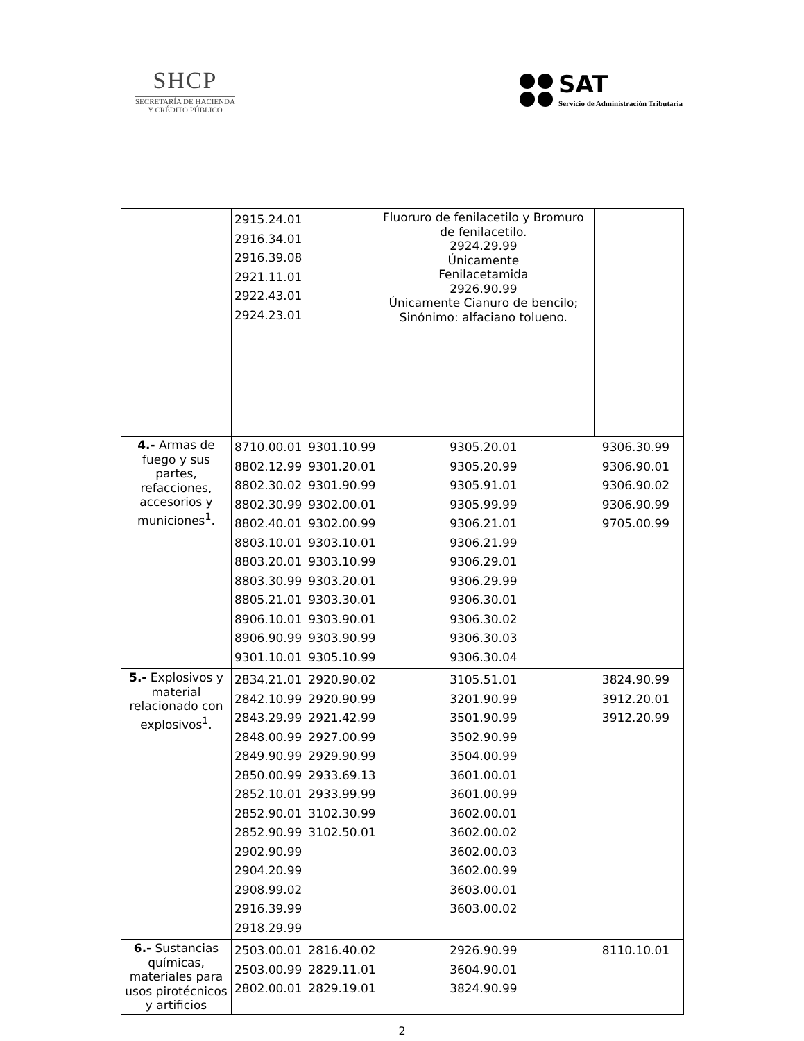SHCP
SECRETARÍA DE HACIENDA
Y CRÉDITO PÚBLICO
SAT
Servicio de Administración Tributaria
| | 2915.24.01 2916.34.01 2916.39.08 2921.11.01 2922.43.01 2924.23.01 | | Fluoruro de fenilacetilo y Bromuro de fenilacetilo. 2924.29.99 Únicamente Fenilacetamida 2926.90.99 Únicamente Cianuro de bencilo; Sinónimo: alfaciano tolueno. | | |
| 4.- Armas de fuego y sus partes, refacciones, accesorios y municiones<sup>1</sup>. | 8710.00.01 8802.12.99 8802.30.02 8802.30.99 8802.40.01 8803.10.01 8803.20.01 8803.30.99 8805.21.01 8906.10.01 8906.90.99 9301.10.01 | 9301.10.99 9301.20.01 9301.90.99 9302.00.01 9302.00.99 9303.10.01 9303.10.99 9303.20.01 9303.30.01 9303.90.01 9303.90.99 9305.10.99 | 9305.20.01 9305.20.99 9305.91.01 9305.99.99 9306.21.01 9306.21.99 9306.29.01 9306.29.99 9306.30.01 9306.30.02 9306.30.03 9306.30.04 | 9306.30.99 9306.90.01 9306.90.02 9306.90.99 9705.00.99 | |
| 5.- Explosivos y material relacionado con explosivos<sup>1</sup>. | 2834.21.01 2842.10.99 2843.29.99 2848.00.99 2849.90.99 2850.00.99 2852.10.01 2852.90.01 2852.90.99 2902.90.99 2904.20.99 2908.99.02 2916.39.99 2918.29.99 | 2920.90.02 2920.90.99 2921.42.99 2927.00.99 2929.90.99 2933.69.13 2933.99.99 3102.30.99 3102.50.01 | 3105.51.01 3201.90.99 3501.90.99 3502.90.99 3504.00.99 3601.00.01 3601.00.99 3602.00.01 3602.00.02 3602.00.03 3602.00.99 3603.00.01 3603.00.02 | 3824.90.99 3912.20.01 3912.20.99 | |
| 6.- Sustancias químicas, materiales para usos pirotécnicos y artificios | 2503.00.01 2503.00.99 2802.00.01 | 2816.40.02 2829.11.01 2829.19.01 | 2926.90.99 3604.90.01 3824.90.99 | 8110.10.01 | |
2